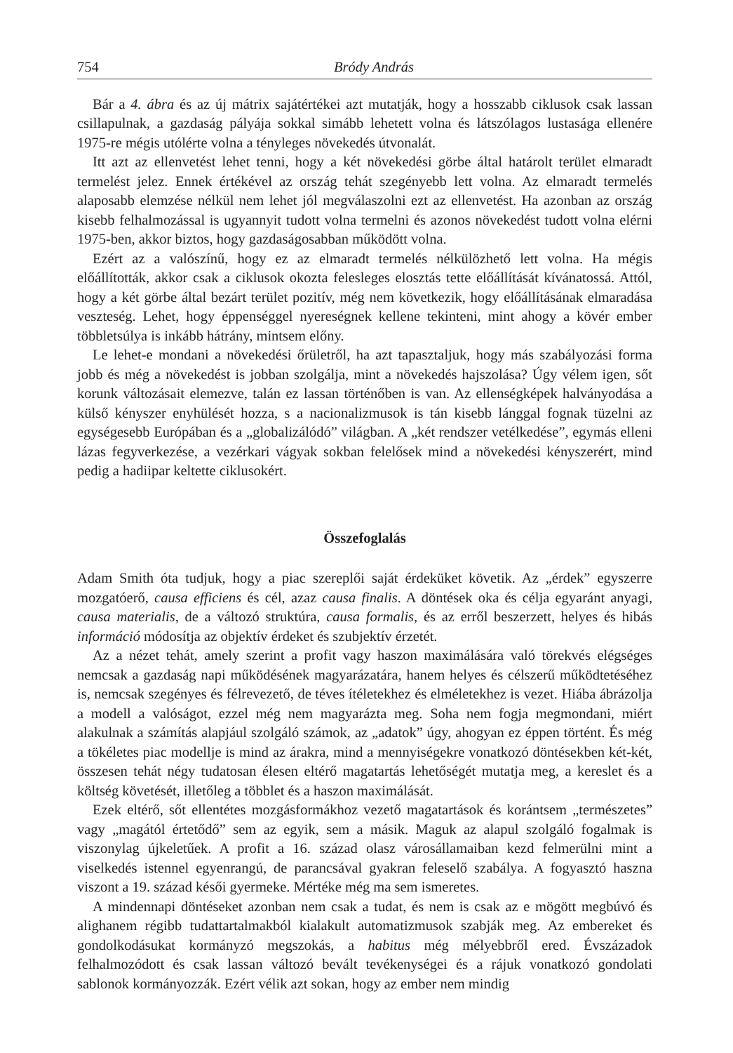754 Bródy András
Bár a 4. ábra és az új mátrix sajátértékei azt mutatják, hogy a hosszabb ciklusok csak lassan csillapulnak, a gazdaság pályája sokkal simább lehetett volna és látszólagos lustasága ellenére 1975-re mégis utólérte volna a tényleges növekedés útvonalát.
Itt azt az ellenvetést lehet tenni, hogy a két növekedési görbe által határolt terület elmaradt termelést jelez. Ennek értékével az ország tehát szegényebb lett volna. Az elmaradt termelés alaposabb elemzése nélkül nem lehet jól megválaszolni ezt az ellenvetést. Ha azonban az ország kisebb felhalmozással is ugyannyit tudott volna termelni és azonos növekedést tudott volna elérni 1975-ben, akkor biztos, hogy gazdaságosabban működött volna.
Ezért az a valószínű, hogy ez az elmaradt termelés nélkülözhető lett volna. Ha mégis előállították, akkor csak a ciklusok okozta felesleges elosztás tette előállítását kívánatossá. Attól, hogy a két görbe által bezárt terület pozitív, még nem következik, hogy előállításának elmaradása veszteség. Lehet, hogy éppenséggel nyereségnek kellene tekinteni, mint ahogy a kövér ember többletsúlya is inkább hátrány, mintsem előny.
Le lehet-e mondani a növekedési őrületről, ha azt tapasztaljuk, hogy más szabályozási forma jobb és még a növekedést is jobban szolgálja, mint a növekedés hajszolása? Úgy vélem igen, sőt korunk változásait elemezve, talán ez lassan történőben is van. Az ellenségképek halványodása a külső kényszer enyhülését hozza, s a nacionalizmusok is tán kisebb lánggal fognak tüzelni az egységesebb Európában és a „globalizálódó” világban. A „két rendszer vetélkedése”, egymás elleni lázas fegyverkezése, a vezérkari vágyak sokban felelősek mind a növekedési kényszerért, mind pedig a hadiipar keltette ciklusokért.
Összefoglalás
Adam Smith óta tudjuk, hogy a piac szereplői saját érdeküket követik. Az „érdek” egyszerre mozgatóerő, causa efficiens és cél, azaz causa finalis. A döntések oka és célja egyaránt anyagi, causa materialis, de a változó struktúra, causa formalis, és az erről beszerzett, helyes és hibás információ módosítja az objektív érdeket és szubjektív érzetét.
Az a nézet tehát, amely szerint a profit vagy haszon maximálására való törekvés elégséges nemcsak a gazdaság napi működésének magyarázatára, hanem helyes és célszerű működtetéséhez is, nemcsak szegényes és félrevezető, de téves ítéletekhez és elméletekhez is vezet. Hiába ábrázolja a modell a valóságot, ezzel még nem magyarázta meg. Soha nem fogja megmondani, miért alakulnak a számítás alapjául szolgáló számok, az „adatok” úgy, ahogyan ez éppen történt. És még a tökéletes piac modellje is mind az árakra, mind a mennyiségekre vonatkozó döntésekben két-két, összesen tehát négy tudatosan élesen eltérő magatartás lehetőségét mutatja meg, a kereslet és a költség követését, illetőleg a többlet és a haszon maximálását.
Ezek eltérő, sőt ellentétes mozgásformákhoz vezető magatartások és korántsem „természetes” vagy „magától értetődő” sem az egyik, sem a másik. Maguk az alapul szolgáló fogalmak is viszonylag újkeletűek. A profit a 16. század olasz városállamaiban kezd felmerülni mint a viselkedés istennel egyenrangú, de parancsával gyakran feleselő szabálya. A fogyasztó haszna viszont a 19. század késői gyermeke. Mértéke még ma sem ismeretes.
A mindennapi döntéseket azonban nem csak a tudat, és nem is csak az e mögött megbúvó és alighanem régibb tudattartalmakból kialakult automatizmusok szabják meg. Az embereket és gondolkodásukat kormányzó megszokás, a habitus még mélyebbről ered. Évszázadok felhalmozódott és csak lassan változó bevált tevékenységei és a rájuk vonatkozó gondolati sablonok kormányozzák. Ezért vélik azt sokan, hogy az ember nem mindig